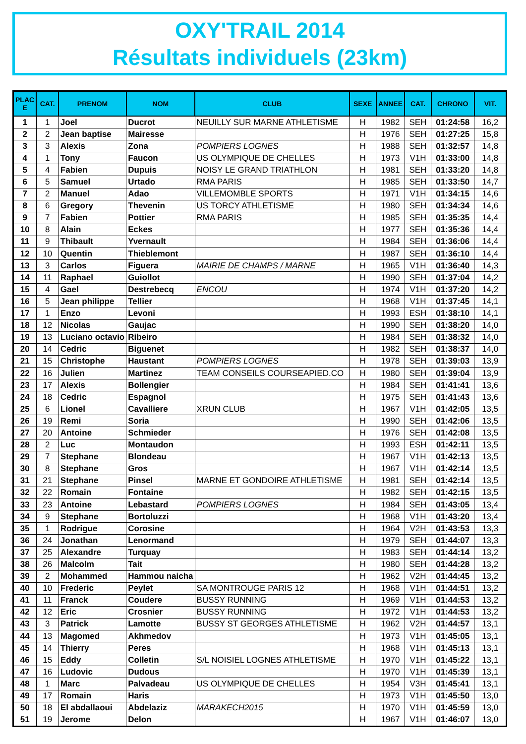OXY'TRAIL 2014
Résultats individuels (23km)
| PLAC E | CAT. | PRENOM | NOM | CLUB | SEXE | ANNEE | CAT. | CHRONO | VIT. |
| --- | --- | --- | --- | --- | --- | --- | --- | --- | --- |
| 1 | 1 | Joel | Ducrot | NEUILLY SUR MARNE ATHLETISME | H | 1982 | SEH | 01:24:58 | 16,2 |
| 2 | 2 | Jean baptise | Mairesse | | H | 1976 | SEH | 01:27:25 | 15,8 |
| 3 | 3 | Alexis | Zona | POMPIERS LOGNES | H | 1988 | SEH | 01:32:57 | 14,8 |
| 4 | 1 | Tony | Faucon | US OLYMPIQUE DE CHELLES | H | 1973 | V1H | 01:33:00 | 14,8 |
| 5 | 4 | Fabien | Dupuis | NOISY LE GRAND TRIATHLON | H | 1981 | SEH | 01:33:20 | 14,8 |
| 6 | 5 | Samuel | Urtado | RMA PARIS | H | 1985 | SEH | 01:33:50 | 14,7 |
| 7 | 2 | Manuel | Adao | VILLEMOMBLE SPORTS | H | 1971 | V1H | 01:34:15 | 14,6 |
| 8 | 6 | Gregory | Thevenin | US TORCY ATHLETISME | H | 1980 | SEH | 01:34:34 | 14,6 |
| 9 | 7 | Fabien | Pottier | RMA PARIS | H | 1985 | SEH | 01:35:35 | 14,4 |
| 10 | 8 | Alain | Eckes | | H | 1977 | SEH | 01:35:36 | 14,4 |
| 11 | 9 | Thibault | Yvernault | | H | 1984 | SEH | 01:36:06 | 14,4 |
| 12 | 10 | Quentin | Thieblemont | | H | 1987 | SEH | 01:36:10 | 14,4 |
| 13 | 3 | Carlos | Figuera | MAIRIE DE CHAMPS / MARNE | H | 1965 | V1H | 01:36:40 | 14,3 |
| 14 | 11 | Raphael | Guiollot | | H | 1990 | SEH | 01:37:04 | 14,2 |
| 15 | 4 | Gael | Destrebecq | ENCOU | H | 1974 | V1H | 01:37:20 | 14,2 |
| 16 | 5 | Jean philippe | Tellier | | H | 1968 | V1H | 01:37:45 | 14,1 |
| 17 | 1 | Enzo | Levoni | | H | 1993 | ESH | 01:38:10 | 14,1 |
| 18 | 12 | Nicolas | Gaujac | | H | 1990 | SEH | 01:38:20 | 14,0 |
| 19 | 13 | Luciano octavio | Ribeiro | | H | 1984 | SEH | 01:38:32 | 14,0 |
| 20 | 14 | Cedric | Biguenet | | H | 1982 | SEH | 01:38:37 | 14,0 |
| 21 | 15 | Christophe | Haustant | POMPIERS LOGNES | H | 1978 | SEH | 01:39:03 | 13,9 |
| 22 | 16 | Julien | Martinez | TEAM CONSEILS COURSEAPIED.CO | H | 1980 | SEH | 01:39:04 | 13,9 |
| 23 | 17 | Alexis | Bollengier | | H | 1984 | SEH | 01:41:41 | 13,6 |
| 24 | 18 | Cedric | Espagnol | | H | 1975 | SEH | 01:41:43 | 13,6 |
| 25 | 6 | Lionel | Cavalliere | XRUN CLUB | H | 1967 | V1H | 01:42:05 | 13,5 |
| 26 | 19 | Remi | Soria | | H | 1990 | SEH | 01:42:06 | 13,5 |
| 27 | 20 | Antoine | Schmieder | | H | 1976 | SEH | 01:42:08 | 13,5 |
| 28 | 2 | Luc | Montaudon | | H | 1993 | ESH | 01:42:11 | 13,5 |
| 29 | 7 | Stephane | Blondeau | | H | 1967 | V1H | 01:42:13 | 13,5 |
| 30 | 8 | Stephane | Gros | | H | 1967 | V1H | 01:42:14 | 13,5 |
| 31 | 21 | Stephane | Pinsel | MARNE ET GONDOIRE ATHLETISME | H | 1981 | SEH | 01:42:14 | 13,5 |
| 32 | 22 | Romain | Fontaine | | H | 1982 | SEH | 01:42:15 | 13,5 |
| 33 | 23 | Antoine | Lebastard | POMPIERS LOGNES | H | 1984 | SEH | 01:43:05 | 13,4 |
| 34 | 9 | Stephane | Bortoluzzi | | H | 1968 | V1H | 01:43:20 | 13,4 |
| 35 | 1 | Rodrigue | Corosine | | H | 1964 | V2H | 01:43:53 | 13,3 |
| 36 | 24 | Jonathan | Lenormand | | H | 1979 | SEH | 01:44:07 | 13,3 |
| 37 | 25 | Alexandre | Turquay | | H | 1983 | SEH | 01:44:14 | 13,2 |
| 38 | 26 | Malcolm | Tait | | H | 1980 | SEH | 01:44:28 | 13,2 |
| 39 | 2 | Mohammed | Hammou naicha | | H | 1962 | V2H | 01:44:45 | 13,2 |
| 40 | 10 | Frederic | Peylet | SA MONTROUGE PARIS 12 | H | 1968 | V1H | 01:44:51 | 13,2 |
| 41 | 11 | Franck | Coudere | BUSSY RUNNING | H | 1969 | V1H | 01:44:53 | 13,2 |
| 42 | 12 | Eric | Crosnier | BUSSY RUNNING | H | 1972 | V1H | 01:44:53 | 13,2 |
| 43 | 3 | Patrick | Lamotte | BUSSY ST GEORGES ATHLETISME | H | 1962 | V2H | 01:44:57 | 13,1 |
| 44 | 13 | Magomed | Akhmedov | | H | 1973 | V1H | 01:45:05 | 13,1 |
| 45 | 14 | Thierry | Peres | | H | 1968 | V1H | 01:45:13 | 13,1 |
| 46 | 15 | Eddy | Colletin | S/L NOISIEL LOGNES ATHLETISME | H | 1970 | V1H | 01:45:22 | 13,1 |
| 47 | 16 | Ludovic | Dudous | | H | 1970 | V1H | 01:45:39 | 13,1 |
| 48 | 1 | Marc | Palvadeau | US OLYMPIQUE DE CHELLES | H | 1954 | V3H | 01:45:41 | 13,1 |
| 49 | 17 | Romain | Haris | | H | 1973 | V1H | 01:45:50 | 13,0 |
| 50 | 18 | El abdallaoui | Abdelaziz | MARAKECH2015 | H | 1970 | V1H | 01:45:59 | 13,0 |
| 51 | 19 | Jerome | Delon | | H | 1967 | V1H | 01:46:07 | 13,0 |